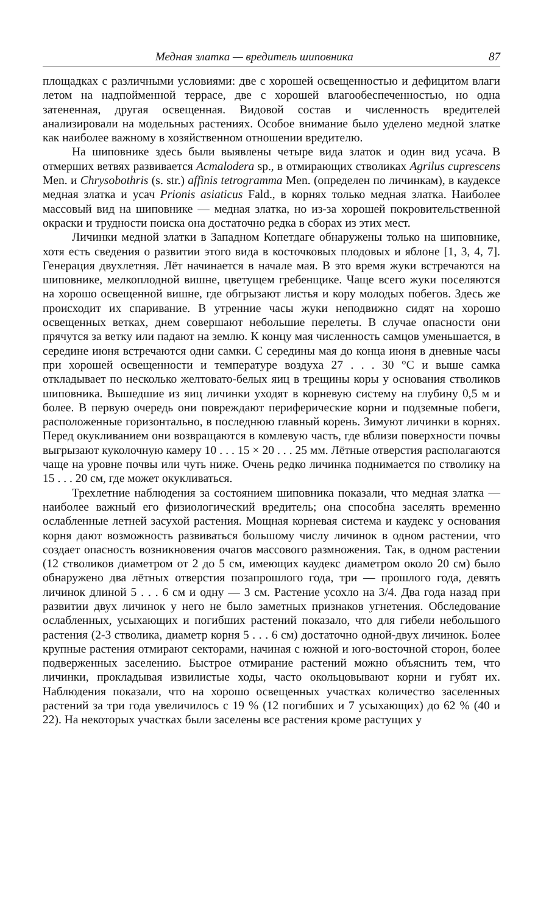Медная златка — вредитель шиповника 87
площадках с различными условиями: две с хорошей освещенностью и дефицитом влаги летом на надпойменной террасе, две с хорошей влагообеспеченностью, но одна затененная, другая освещенная. Видовой состав и численность вредителей анализировали на модельных растениях. Особое внимание было уделено медной златке как наиболее важному в хозяйственном отношении вредителю.
На шиповнике здесь были выявлены четыре вида златок и один вид усача. В отмерших ветвях развивается Acmalodera sp., в отмирающих стволиках Agrilus cuprescens Men. и Chrysobothris (s. str.) affinis tetrogramma Men. (определен по личинкам), в каудексе медная златка и усач Prionis asiaticus Fald., в корнях только медная златка. Наиболее массовый вид на шиповнике — медная златка, но из-за хорошей покровительственной окраски и трудности поиска она достаточно редка в сборах из этих мест.
Личинки медной златки в Западном Копетдаге обнаружены только на шиповнике, хотя есть сведения о развитии этого вида в косточковых плодовых и яблоне [1, 3, 4, 7]. Генерация двухлетняя. Лёт начинается в начале мая. В это время жуки встречаются на шиповнике, мелкоплодной вишне, цветущем гребенщике. Чаще всего жуки поселяются на хорошо освещенной вишне, где обгрызают листья и кору молодых побегов. Здесь же происходит их спаривание. В утренние часы жуки неподвижно сидят на хорошо освещенных ветках, днем совершают небольшие перелеты. В случае опасности они прячутся за ветку или падают на землю. К концу мая численность самцов уменьшается, в середине июня встречаются одни самки. С середины мая до конца июня в дневные часы при хорошей освещенности и температуре воздуха 27 . . . 30 °С и выше самка откладывает по несколько желтовато-белых яиц в трещины коры у основания стволиков шиповника. Вышедшие из яиц личинки уходят в корневую систему на глубину 0,5 м и более. В первую очередь они повреждают периферические корни и подземные побеги, расположенные горизонтально, в последнюю главный корень. Зимуют личинки в корнях. Перед окукливанием они возвращаются в комлевую часть, где вблизи поверхности почвы выгрызают куколочную камеру 10 . . . 15 × 20 . . . 25 мм. Лётные отверстия располагаются чаще на уровне почвы или чуть ниже. Очень редко личинка поднимается по стволику на 15 . . . 20 см, где может окукливаться.
Трехлетние наблюдения за состоянием шиповника показали, что медная златка — наиболее важный его физиологический вредитель; она способна заселять временно ослабленные летней засухой растения. Мощная корневая система и каудекс у основания корня дают возможность развиваться большому числу личинок в одном растении, что создает опасность возникновения очагов массового размножения. Так, в одном растении (12 стволиков диаметром от 2 до 5 см, имеющих каудекс диаметром около 20 см) было обнаружено два лётных отверстия позапрошлого года, три — прошлого года, девять личинок длиной 5 . . . 6 см и одну — 3 см. Растение усохло на 3/4. Два года назад при развитии двух личинок у него не было заметных признаков угнетения. Обследование ослабленных, усыхающих и погибших растений показало, что для гибели небольшого растения (2-3 стволика, диаметр корня 5 . . . 6 см) достаточно одной-двух личинок. Более крупные растения отмирают секторами, начиная с южной и юго-восточной сторон, более подверженных заселению. Быстрое отмирание растений можно объяснить тем, что личинки, прокладывая извилистые ходы, часто окольцовывают корни и губят их. Наблюдения показали, что на хорошо освещенных участках количество заселенных растений за три года увеличилось с 19 % (12 погибших и 7 усыхающих) до 62 % (40 и 22). На некоторых участках были заселены все растения кроме растущих у